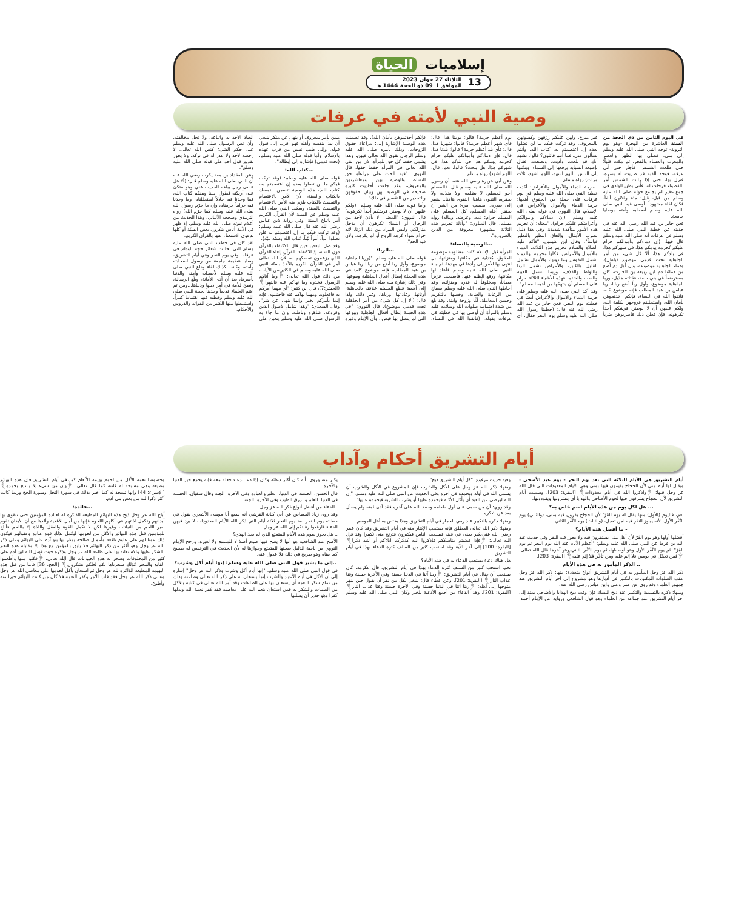إسلاميات الحياة
13
الثلاثاء 27 جوان 2023
الموافق لـ 09 ذو الحجة 1444 هـ
وصية النبي لأمته في عرفات
في اليوم الثامن من ذي الحجة من السنة العاشرة من الهجرة -وهو يوم التروية- توجه النبي صلى الله عليه وسلم إلى منى، فصلى بها الظهر والعصر والمغرب والعشاء والفجر، ثم مكث قليلًا حتى طلعت الشمس، فأجاز حتى أتى عرفة، فوجد القبة قد ضربت له بنمرة، فنزل بها، حتى إذا زالت الشمس أمر بالقصواء فرحلت له، فأتى بطن الوادي في جمع غفير لم يجتمع حوله صلى الله عليه وسلم من قبل، قيل: مئة وثلاثون ألفاً، فكان لقاء مشهوداً، أوصى فيه النبي صلى الله عليه وسلم أصحابه وأمته بوصايا جامعة.
فعن جابر بن عبد الله رضي الله عنه في حديثه عن خطبة النبي صلى الله عليه وسلم في عرفات أنه صلى الله عليه وسلم قال فيها: (إن دماءكم وأموالكم حرام عليكم كحرمة يومكم هذا، في شهركم هذا، في بلدكم هذا، ألا كل شيء من أمر الجاهلية تحت قدمي موضوع (باطل)، ودماء الجاهلية موضوعة، وإن أول دم أضع من دمائنا دم ابن ربيعة بن الحارث، كان مسترضعاً في بني سعد، فقتلته هذيل، وربا الجاهلية موضوع، وأول رباً أضع ربانا، ربا عباس بن عبد المطلب فإنه موضوع كله، فاتقوا الله في النساء، فإنكم أخذتموهن بأمان الله، واستحللتم فروجهن بكلمة الله، ولكم عليهن أن لا يوطئن فرشكم أحداً تكرهونه، فإن فعلن ذلك فاضربوهن ضرباً غير مبرح، ولهن عليكم رزقهن وكسوتهن بالمعروف، وقد تركت فيكم ما لن تضلوا بعده إن اعتصمتم به، كتاب الله، وأنتم تسألون عني، فما أنتم قائلون؟ قالوا: نشهد أنك قد بلغت، وأديت، ونصحت، فقال بإصبعه السبابة يرفعها إلى السماء، وينكتها إلى الناس: اللهم اشهد، اللهم اشهد، ثلاث مرات) رواه مسلم.
..حرمة الدماء والأموال والأعراض: أكدت خطبة النبي صلى الله عليه وسلم في يوم عرفات على جملة من الحقوق أهمها: حرمة الدماء والأموال والأعراض في الإسلام، قال النووي في قوله صلى الله عليه وسلم: (إن دماءكم وأموالكم وأعراضكم عليكم حرام)، "معناه: أن تحريم هذه الأمور متأكدة شديدة، وفي هذا دليل لضرب الأمثال، وإلحاق النظير بالنظير قياساً". وقال ابن عثيمين: "فأكد عليه الصلاة والسلام تحريم هذه الثلاثة: الدماء والأموال والأعراض، فكلها محرمة. والدماء تشمل النفوس وما دونها، والأموال تشمل القليل والكثير، والأعراض تشمل الزنا واللواط والقذف، وربما تشمل الغيبة والسب والشتم، فهذه الأشياء الثلاثة حرام على المسلم أن ينتهكها من أخيه المسلم".
وقد أكد النبي صلى الله عليه وسلم على حرمة الدماء والأموال والأعراض أيضاً في خطبته يوم النحر، فعن جابر بن عبد الله رضي الله عنه قال: (خطبنا رسول الله صلى الله عليه وسلم يوم النحر فقال: أي يوم أعظم حرمة؟ قالوا: يومنا هذا، قال: فأي شهر أعظم حرمة؟ قالوا: شهرنا هذا، قال: فأي بلد أعظم حرمة؟ قالوا: بلدنا هذا، قال: فإن دماءكم وأموالكم عليكم حرام كحرمة يومكم هذا في بلدكم هذا، في شهركم هذا، هل بلغت؟ قالوا: نعم، قال: اللهم اشهد) رواه مسلم.
وعن أبي هريرة رضي الله عنه، أن رسول الله صلى الله عليه وسلم قال: (المسلم أخو المسلم، لا يظلمه، ولا يخذله، ولا يحقره، التقوى هاهنا، التقوى هاهنا.. يشير إلى صدره.. بحسب امرئ من الشر أن يحتقر أخاه المسلم، كل المسلم على المسلم حرام: دمه، وعرضه، وماله) رواه مسلم. قال المناوي: "وأدلة تحريم هذه الثلاثة مشهورة معروفة من الدين بالضرورة".
...الوصية بالنساء:
المرأة قبل الإسلام كانت مظلومة مهضومة الحقوق، مُتدنّية في مكانتها ومنزلتها، بل انتهى بها الأمر إلى وأدها في مهدها، ثم جاء النبي صلى الله عليه وسلم فأعاد لها مكانتها، ورفع الظلم عنها، فأصبحت عزيزاً مصاناً، ومخلوقاً له قدره ومنزلته، وقد أحاطها النبي صلى الله عليه وسلم بسياج من الرعاية والعناية، وخصها بالتكريم وحسن المعاملة، أمًّا وزوجة وابنة، وقد بلغ من شدة اهتمامه صلوات الله وسلامه عليه وسلم بالمرأة أن أوصى بها في خطبته في عرفات بقوله: (فاتقوا الله في النساء، فإنكم أخذتموهن بأمان الله). وقد تضمنت هذه الوصية الإشارة إلى: مراعاة حقوق الزوجات، وذلك بأمره صلى الله عليه وسلم الرجال تقوى الله تعالى فيهن، وهذا يشمل حفظ كل حق للمرأة، لأن من اتقى الله تعالى في المرأة حفظ حقها. قال النووي: "فيه الحث على مراعاة حق النساء، والوصية بهن، ومعاشرتهن بالمعروف، وقد جاءت أحاديث كثيرة صحيحة في الوصية بهن وبيان حقوقهن والتحذير من التقصير في ذلك".
وأما قوله صلى الله عليه وسلم: (ولكم عليهن أن لا يوطئن فرشكم أحداً تكرهونه) قال النووي: "المعنى: لا يأذن لأحد من الرجال أو النساء تكرهون أن يدخل منازلكم، وليس المراد من ذلك الزنا، لأنه حرام سواء كرهه الزوج أو لم يكرهه، ولأن فيه الحد".
...الربا:
قوله صلى الله عليه وسلم: "(وربا الجاهلية موضوع، وأول ربا أضع من ربانا ربا عباس بن عبد المطلب، فإنه موضوع كله) في هذه الجملة إبطال أفعال الجاهلية وبيوعها، وفي ذلك إشارة منه صلى الله عليه وسلم إلى أهمية قطع المسلم علاقته بالجاهلية، أوثانها، وعاداتها، ورباها، وغير ذلك، ولذا قال: (ألا إن كل شيء من أمر الجاهلية تحت قدمي موضوع)، قال النووي: "في هذه الجملة إبطال أفعال الجاهلية وبيوعها التي لم يتصل بها قبض.. وأن الإمام وغيره ممن يأمر بمعروف أو ينهى عن منكر ينبغي أن يبدأ بنفسه وأهله فهو أقرب إلى قبول قوله، وإلى طيب نفس من قرب عهده بالإسلام، وأما قوله صلى الله عليه وسلم: (تحت قدمي) فإشارة إلى إبطاله".
...كتاب الله:
قوله صلى الله عليه وسلم: (وقد تركت فيكم ما لن تضلوا بعده إن اعتصمتم به، كتاب الله)، هذه الوصية تتضمن التمسك بالكتاب والسنة، لأن الأمر بالاعتصام والتمسك بالكتاب يلزم منه الأمر بالاعتصام والتمسك بالسنة، وسكت النبي صلى الله عليه وسلم عن السنة لأن القرآن الكريم أمر باتباع السنة، وفي رواية لابن عباس رضي الله عنه قال صلى الله عليه وسلم: (وقد تركت فيكم ما إن اعتصمتم به فلن تضلوا أبداً، أمراً بيّناً، كتاب الله وسنّة نبيّه).
وقد ضل البعض حين قال بالاكتفاء بالقرآن دون السنة، إذ الاكتفاء بالقرآن إلغاء للقرآن الذي يزعمون تمسكهم به، لأن الله تعالى أمر في القرآن الكريم بالأخذ بسنّة النبي صلى الله عليه وسلم في الكثير من الآيات، من ذلك قول الله تعالى: ﴿وما آتاكم الرسول فخذوه وما نهاكم عنه فانتهوا﴾ (الحشر:7)، قال ابن كثير: "أي مهما أمركم به فافعلوه، ومهما نهاكم عنه فاجتنبوه، فإنه إنما يأمركم بخير وإنما ينهى عن شر". وقال السعدي: "وهذا شامل لأصول الدين وفروعه، ظاهره وباطنه، وأن ما جاء به الرسول صلى الله عليه وسلم يتعين على العباد الأخذ به واتباعه، ولا تحل مخالفته، وأن نص الرسول صلى الله عليه وسلم على حكم الشيء كنص الله تعالى، لا رخصة لأحد ولا عذر له في تركه، ولا يجوز تقديم قول أحد على قوله صلى الله عليه وسلم".
وعن المقداد بن معد يكرب رضي الله عنه أن النبي صلى الله عليه وسلم قال: (ألا هل عسى رجل يبلغه الحديث عني وهو متكئ على أريكته فيقول: بيننا وبينكم كتاب الله، فما وجدنا فيه حلالاً استحللناه، وما وجدنا فيه حراماً حرمناه، وإن ما حرّم رسول الله صلى الله عليه وسلم كما حرّم الله) رواه الترمذي وصححه الألباني، وهذا الحديث من أعلام نبوته صلى الله عليه وسلم، إذ ظهر في الأمة أناس ينكرون بعض السنّة أو كلها بدعوى الاستغناء عنها بالقرآن الكريم.
لقد كان في خطب النبي صلى الله عليه وسلم التي تخللت شعائر حجة الوداع في عرفات وفي يوم النحر وفي أيام التشريق، وصايا عظيمة جامعة من رسول لصحابته وأمته، وكانت كذلك لقاء وداع للنبي صلى الله عليه وسلم لأصحابه وأمته والدنيا بأسرها، بعد أن أدى الأمانة، وبلّغ الرسالة، ونصح للأمة في أمر دينها ودنياها...ومن ثم اهتم العلماء قديماً وحديثاً بحجة النبي صلى الله عليه وسلم وخطبه فيها اهتماما كبيراً، واستنبطوا منها الكثير من الفوائد والدروس والأحكام.
أيام التشريق أحكام وآداب
أيام التشريق هي الأيام الثلاثة التي بعد يوم النحر - يوم عيد الأضحى - ويقال لها أيام منى لأن الحجاج يقيمون فيها بمنى وهي الأيام المعدودات التي قال الله عز وجل فيها: ﴿واذكروا الله في أيام معدودات﴾ [البقرة: 203]، وسميت أيام التشريق لأن الحجاج يشرقون فيها لحوم الأضاحي والهدايا أي ينشرونها ويقددونها.
... هل لكل يوم من هذه الأيام اسم خاص به؟
نعم، فاليوم (الأول) منها يقال له يوم القَرّ؛ لأن الحجاج يقرون فيه بمنى، (والثاني) يوم النَّفْر الأول، لأنه يجوز النفر فيه لمن تعجل، (والثالث) يوم النَّفْر الثاني.
- ما أفضل هذه الأيام؟
أفضلها أولها وهو يوم القَرّ لأن أهل منى يستقرون فيه ولا يجوز فيه النفر وفي حديث عبد الله بن قرط عن النبي صلى الله عليه وسلم: "أعظم الأيام عند الله يوم النحر ثم يوم القرّ". ثم يوم النَّفْر الأول وهو أوسطها، ثم يوم النَّفْر الثاني وهو آخرها قال الله تعالى: ﴿فمن تعجّل في يومين فلا إثم عليه ومن تأخّر فلا إثم عليه﴾ [البقرة: 203].
.. الذكر المأمور به في هذه الأيام
ذكر الله عز وجل المأمور به في أيام التشريق أنواع متعددة: منها: ذكر الله عز وجل عقب الصلوات المكتوبات بالتكبير في أدبارها وهو مشروع إلى آخر أيام التشريق عند جمهور العلماء وقد روي عن عمر وعلي وابن عباس رضي الله عنه.
ومنها: ذكره بالتسمية والتكبير عند ذبح النسك فإن وقت ذبح الهدايا والأضاحي يمتد إلى آخر أيام التشريق عند جماعة من العلماء وهو قول الشافعي ورواية عن الإمام أحمد، وفيه حديث مرفوع: "كل أيام التشريق ذبح".
ومنها: ذكر الله عز وجل على الأكل والشرب فإن المشروع في الأكل والشرب أن يسمي الله في أوله ويحمده في آخره وفي الحديث عن النبي صلى الله عليه وسلم: "إن الله ليرضى عن العبد أن يأكل الأكلة فيحمده عليها أو يشرب الشربة فيحمده عليها".
وقد روي: أن من سمى على أول طعامه وحمد الله على آخره فقد أدى ثمنه ولم يسأل بعد عن شكره.
ومنها: ذكره بالتكبير عند رمي الجمار في أيام التشريق وهذا يختص به أهل الموسم.
ومنها: ذكر الله تعالى المطلق فإنه يستحب الإكثار منه في أيام التشريق وقد كان عمر رضي الله عنه يكبر بمنى في قبته فيسمعه الناس فيكبرون فترتج منى تكبيرا وقد قال الله تعالى: ﴿فإذا قضيتم مناسككم فاذكروا الله كذكركم آباءكم أو أشد ذكرا﴾ [البقرة: 200] إلى آخر الآية وقد استحب كثير من السلف كثرة الدعاء بهذا في أيام التشريق.
هل هناك دعاء يستحب الدعاء به في هذه الأيام؟
نعم، استحب كثير من السلف كثرة الدعاء بهذا في أيام التشريق. قال عكرمة: كان يستحب أن يقال في أيام التشريق: ﴿ربنا آتنا في الدنيا حسنة وفي الآخرة حسنة وقنا عذاب النار﴾ [البقرة: 201]، وعن عطاء قال: ينبغي لكل من نفر أن يقول حين ينفر متوجها إلى أهله: ﴿ربنا آتنا في الدنيا حسنة وفي الآخرة حسنة وقنا عذاب النار﴾ [البقرة: 201]. وهذا الدعاء من أجمع الأدعية للخير وكان النبي صلى الله عليه وسلم يكثر منه وروي: أنه كان أكثر دعائه وكان إذا دعا بدعاء جعله معه فإنه يجمع خير الدنيا والآخرة.
قال الحسن: الحسنة في الدنيا: العلم والعبادة وفي الآخرة: الجنة وقال سفيان: الحسنة في الدنيا: العلم والرزق الطيب وفي الآخرة: الجنة.
..الدعاء من أفضل أنواع ذكر الله عز وجل.
وقد روى زياد الجصاص عن أبي كنانة القرشي أنه سمع أبا موسى الأشعري يقول في خطبته يوم النحر بعد يوم النحر ثلاثة أيام التي ذكر الله الأيام المعدودات لا يرد فيهن الدعاء فارفعوا رغبتكم إلى الله عز وجل.
.. هل يجوز صوم هذه الأيام للمتمتع الذي لم يجد الهدي؟
الأصح عند الشافعية هو أنها لا يصح فيها صوم أصلا لا للمتمتع ولا لغيره، ورجح الإمام النووي من ناحية الدليل صحتها للمتمتع وجوازها له لأن الحديث في الترخيص له صحيح كما بيناه وهو صريح في ذلك فلا عدول عنه.
..إلى ما يشير قول النبي صلى الله عليه وسلم: إنها أيام أكل وشرب؟
في قول النبي صلى الله عليه وسلم: "إنها أيام أكل وشرب وذكر الله عز وجل" إشارة إلى أن الأكل في أيام الأعياد والشرب إنما يستعان به على ذكر الله تعالى وطاعته وذلك من تمام شكر النعمة أن يستعان بها على الطاعات وقد أمر الله تعالى في كتابه بالأكل من الطيبات والشكر له فمن استعان بنعم الله على معاصيه فقد كفر نعمة الله وبدلها كفرا وهو جدير أن يسلبها.
وخصوصا نعمة الأكل من لحوم بهيمة الأنعام كما في أيام التشريق فإن هذه البهائم مطيعة وهي مسبحة له قانتة كما قال تعالى: ﴿وإن من شيء إلا يسبح بحمده﴾ [الإسراء: 44] وإنها تسجد له كما أخبر بذلك في سورة النحل وسورة الحج وربما كانت أكثر ذكرا لله من بعض بني آدم.
...فائدة:
أباح الله عز وجل ذبح هذه البهائم المطيعة الذاكرة له لعباده المؤمنين حتى تتقوى بها أبدانهم وتكمل لذاتهم في أكلهم اللحوم فإنها من أجل الأغذية وألذها مع أن الأبدان تقوم بغير اللحم من النباتات وغيرها لكن لا تكمل القوة والعقل واللذة إلا باللحم فأباح للمؤمنين قتل هذه البهائم والأكل من لحومها ليكمل بذلك قوة عباده وعقولهم فيكون ذلك عونا لهم على علوم نافعة وأعمال صالحة يمتاز بها بنو آدم على البهائم وعلى ذكر الله عز وجل وهو أكثر من ذكر البهائم فلا يليق بالمؤمن مع هذا إلا مقابلة هذه النعم بالشكر عليها والاستعانة بها على طاعة الله عز وجل وذكره حيث فضل الله ابن آدم على كثير من المخلوقات وسخر له هذه الحيوانات قال الله تعالى: ﴿فكلوا منها وأطعموا القانع والمعتر كذلك سخرناها لكم لعلكم تشكرون﴾ [الحج: 36] فأما من قتل هذه البهيمة المطيعة الذاكرة لله عز وجل ثم استعان بأكل لحومها على معاصي الله عز وجل ونسي ذكر الله عز وجل فقد قلب الأمر وكفر النعمة فلا كان من كانت البهائم خيرا منه وأطوع.